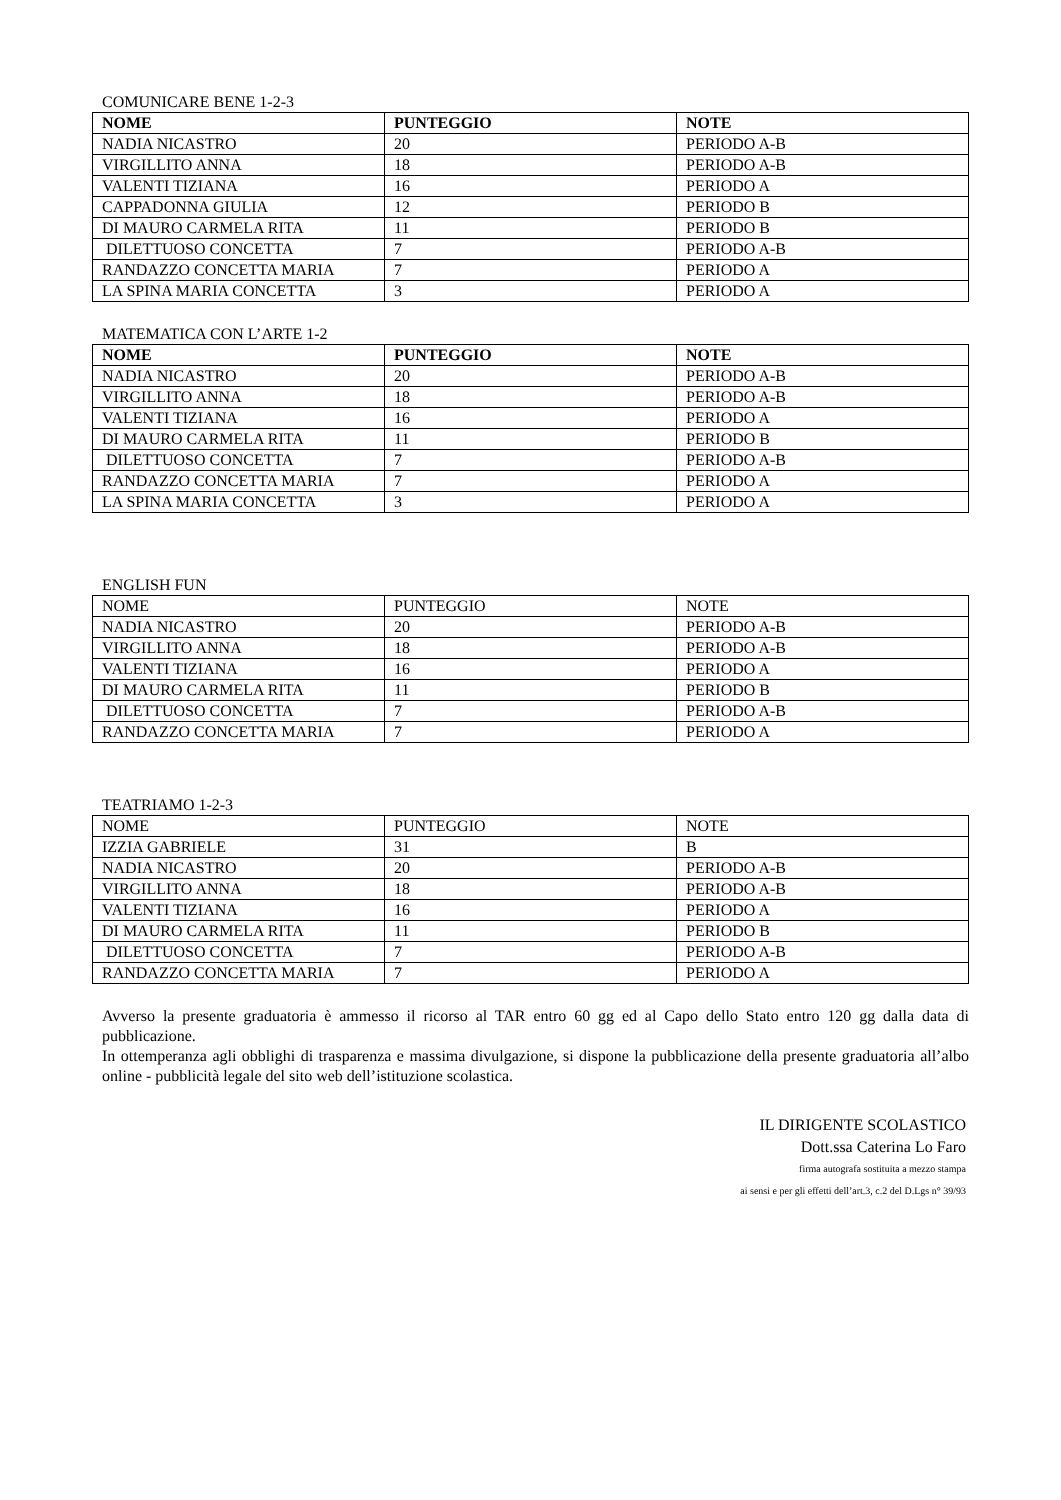COMUNICARE BENE 1-2-3
| NOME | PUNTEGGIO | NOTE |
| --- | --- | --- |
| NADIA NICASTRO | 20 | PERIODO A-B |
| VIRGILLITO ANNA | 18 | PERIODO A-B |
| VALENTI TIZIANA | 16 | PERIODO A |
| CAPPADONNA GIULIA | 12 | PERIODO B |
| DI MAURO CARMELA RITA | 11 | PERIODO B |
| DILETTUOSO CONCETTA | 7 | PERIODO A-B |
| RANDAZZO CONCETTA MARIA | 7 | PERIODO A |
| LA SPINA MARIA CONCETTA | 3 | PERIODO A |
MATEMATICA CON L’ARTE 1-2
| NOME | PUNTEGGIO | NOTE |
| --- | --- | --- |
| NADIA NICASTRO | 20 | PERIODO A-B |
| VIRGILLITO ANNA | 18 | PERIODO A-B |
| VALENTI TIZIANA | 16 | PERIODO A |
| DI MAURO CARMELA RITA | 11 | PERIODO B |
| DILETTUOSO CONCETTA | 7 | PERIODO A-B |
| RANDAZZO CONCETTA MARIA | 7 | PERIODO A |
| LA SPINA MARIA CONCETTA | 3 | PERIODO A |
ENGLISH FUN
| NOME | PUNTEGGIO | NOTE |
| --- | --- | --- |
| NADIA NICASTRO | 20 | PERIODO A-B |
| VIRGILLITO ANNA | 18 | PERIODO A-B |
| VALENTI TIZIANA | 16 | PERIODO A |
| DI MAURO CARMELA RITA | 11 | PERIODO B |
| DILETTUOSO CONCETTA | 7 | PERIODO A-B |
| RANDAZZO CONCETTA MARIA | 7 | PERIODO A |
TEATRIAMO 1-2-3
| NOME | PUNTEGGIO | NOTE |
| --- | --- | --- |
| IZZIA GABRIELE | 31 | B |
| NADIA NICASTRO | 20 | PERIODO A-B |
| VIRGILLITO ANNA | 18 | PERIODO A-B |
| VALENTI TIZIANA | 16 | PERIODO A |
| DI MAURO CARMELA RITA | 11 | PERIODO B |
| DILETTUOSO CONCETTA | 7 | PERIODO A-B |
| RANDAZZO CONCETTA MARIA | 7 | PERIODO A |
Avverso la presente graduatoria è ammesso il ricorso al TAR entro 60 gg ed al Capo dello Stato entro 120 gg dalla data di pubblicazione.
In ottemperanza agli obblighi di trasparenza e massima divulgazione, si dispone la pubblicazione della presente graduatoria all’albo online - pubblicità legale del sito web dell’istituzione scolastica.
IL DIRIGENTE SCOLASTICO
Dott.ssa Caterina Lo Faro
firma autografa sostituita a mezzo stampa
ai sensi e per gli effetti dell’art.3, c.2 del D.Lgs n° 39/93